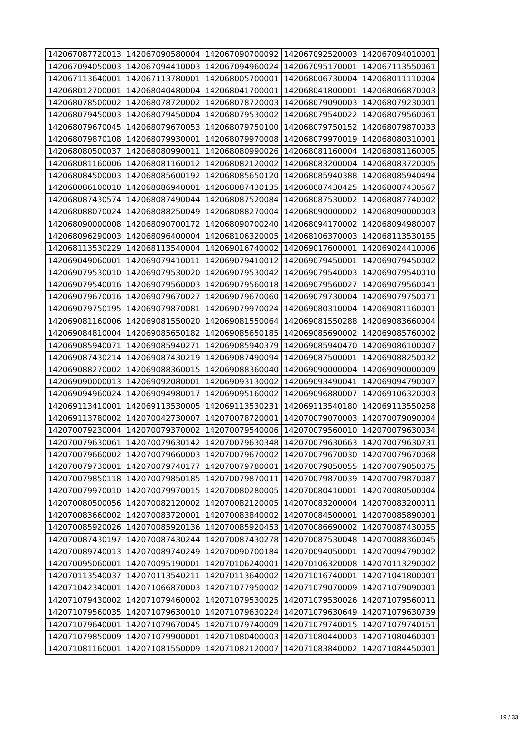| 142067087720013 | 142067090580004 | 142067090700092 | 142067092520003 | 142067094010001 |
| 142067094050003 | 142067094410003 | 142067094960024 | 142067095170001 | 142067113550061 |
| 142067113640001 | 142067113780001 | 142068005700001 | 142068006730004 | 142068011110004 |
| 142068012700001 | 142068040480004 | 142068041700001 | 142068041800001 | 142068066870003 |
| 142068078500002 | 142068078720002 | 142068078720003 | 142068079090003 | 142068079230001 |
| 142068079450003 | 142068079450004 | 142068079530002 | 142068079540022 | 142068079560061 |
| 142068079670045 | 142068079670053 | 142068079750100 | 142068079750152 | 142068079870033 |
| 142068079870108 | 142068079930001 | 142068079970008 | 142068079970019 | 142068080310001 |
| 142068080500037 | 142068080990011 | 142068080990026 | 142068081160004 | 142068081160005 |
| 142068081160006 | 142068081160012 | 142068082120002 | 142068083200004 | 142068083720005 |
| 142068084500003 | 142068085600192 | 142068085650120 | 142068085940388 | 142068085940494 |
| 142068086100010 | 142068086940001 | 142068087430135 | 142068087430425 | 142068087430567 |
| 142068087430574 | 142068087490044 | 142068087520084 | 142068087530002 | 142068087740002 |
| 142068088070024 | 142068088250049 | 142068088270004 | 142068090000002 | 142068090000003 |
| 142068090000008 | 142068090700172 | 142068090700240 | 142068094170002 | 142068094980007 |
| 142068096290003 | 142068096400004 | 142068106320005 | 142068106370003 | 142068113530155 |
| 142068113530229 | 142068113540004 | 142069016740002 | 142069017600001 | 142069024410006 |
| 142069049060001 | 142069079410011 | 142069079410012 | 142069079450001 | 142069079450002 |
| 142069079530010 | 142069079530020 | 142069079530042 | 142069079540003 | 142069079540010 |
| 142069079540016 | 142069079560003 | 142069079560018 | 142069079560027 | 142069079560041 |
| 142069079670016 | 142069079670027 | 142069079670060 | 142069079730004 | 142069079750071 |
| 142069079750195 | 142069079870081 | 142069079970024 | 142069080310004 | 142069081160001 |
| 142069081160006 | 142069081550020 | 142069081550064 | 142069081550288 | 142069083660004 |
| 142069084810004 | 142069085650182 | 142069085650185 | 142069085690002 | 142069085760002 |
| 142069085940071 | 142069085940271 | 142069085940379 | 142069085940470 | 142069086100007 |
| 142069087430214 | 142069087430219 | 142069087490094 | 142069087500001 | 142069088250032 |
| 142069088270002 | 142069088360015 | 142069088360040 | 142069090000004 | 142069090000009 |
| 142069090000013 | 142069092080001 | 142069093130002 | 142069093490041 | 142069094790007 |
| 142069094960024 | 142069094980017 | 142069095160002 | 142069096880007 | 142069106320003 |
| 142069113410001 | 142069113530005 | 142069113530231 | 142069113540180 | 142069113550258 |
| 142069113780002 | 142070042730007 | 142070078720001 | 142070079070003 | 142070079090004 |
| 142070079230004 | 142070079370002 | 142070079540006 | 142070079560010 | 142070079630034 |
| 142070079630061 | 142070079630142 | 142070079630348 | 142070079630663 | 142070079630731 |
| 142070079660002 | 142070079660003 | 142070079670002 | 142070079670030 | 142070079670068 |
| 142070079730001 | 142070079740177 | 142070079780001 | 142070079850055 | 142070079850075 |
| 142070079850118 | 142070079850185 | 142070079870011 | 142070079870039 | 142070079870087 |
| 142070079970010 | 142070079970015 | 142070080280005 | 142070080410001 | 142070080500004 |
| 142070080500056 | 142070082120002 | 142070082120005 | 142070083200004 | 142070083200011 |
| 142070083660002 | 142070083720001 | 142070083840002 | 142070084500001 | 142070085890001 |
| 142070085920026 | 142070085920136 | 142070085920453 | 142070086690002 | 142070087430055 |
| 142070087430197 | 142070087430244 | 142070087430278 | 142070087530048 | 142070088360045 |
| 142070089740013 | 142070089740249 | 142070090700184 | 142070094050001 | 142070094790002 |
| 142070095060001 | 142070095190001 | 142070106240001 | 142070106320008 | 142070113290002 |
| 142070113540037 | 142070113540211 | 142070113640002 | 142071016740001 | 142071041800001 |
| 142071042340001 | 142071066870003 | 142071077950002 | 142071079070009 | 142071079090001 |
| 142071079430002 | 142071079460002 | 142071079530025 | 142071079530026 | 142071079560011 |
| 142071079560035 | 142071079630010 | 142071079630224 | 142071079630649 | 142071079630739 |
| 142071079640001 | 142071079670045 | 142071079740009 | 142071079740015 | 142071079740151 |
| 142071079850009 | 142071079900001 | 142071080400003 | 142071080440003 | 142071080460001 |
| 142071081160001 | 142071081550009 | 142071082120007 | 142071083840002 | 142071084450001 |
19 / 33